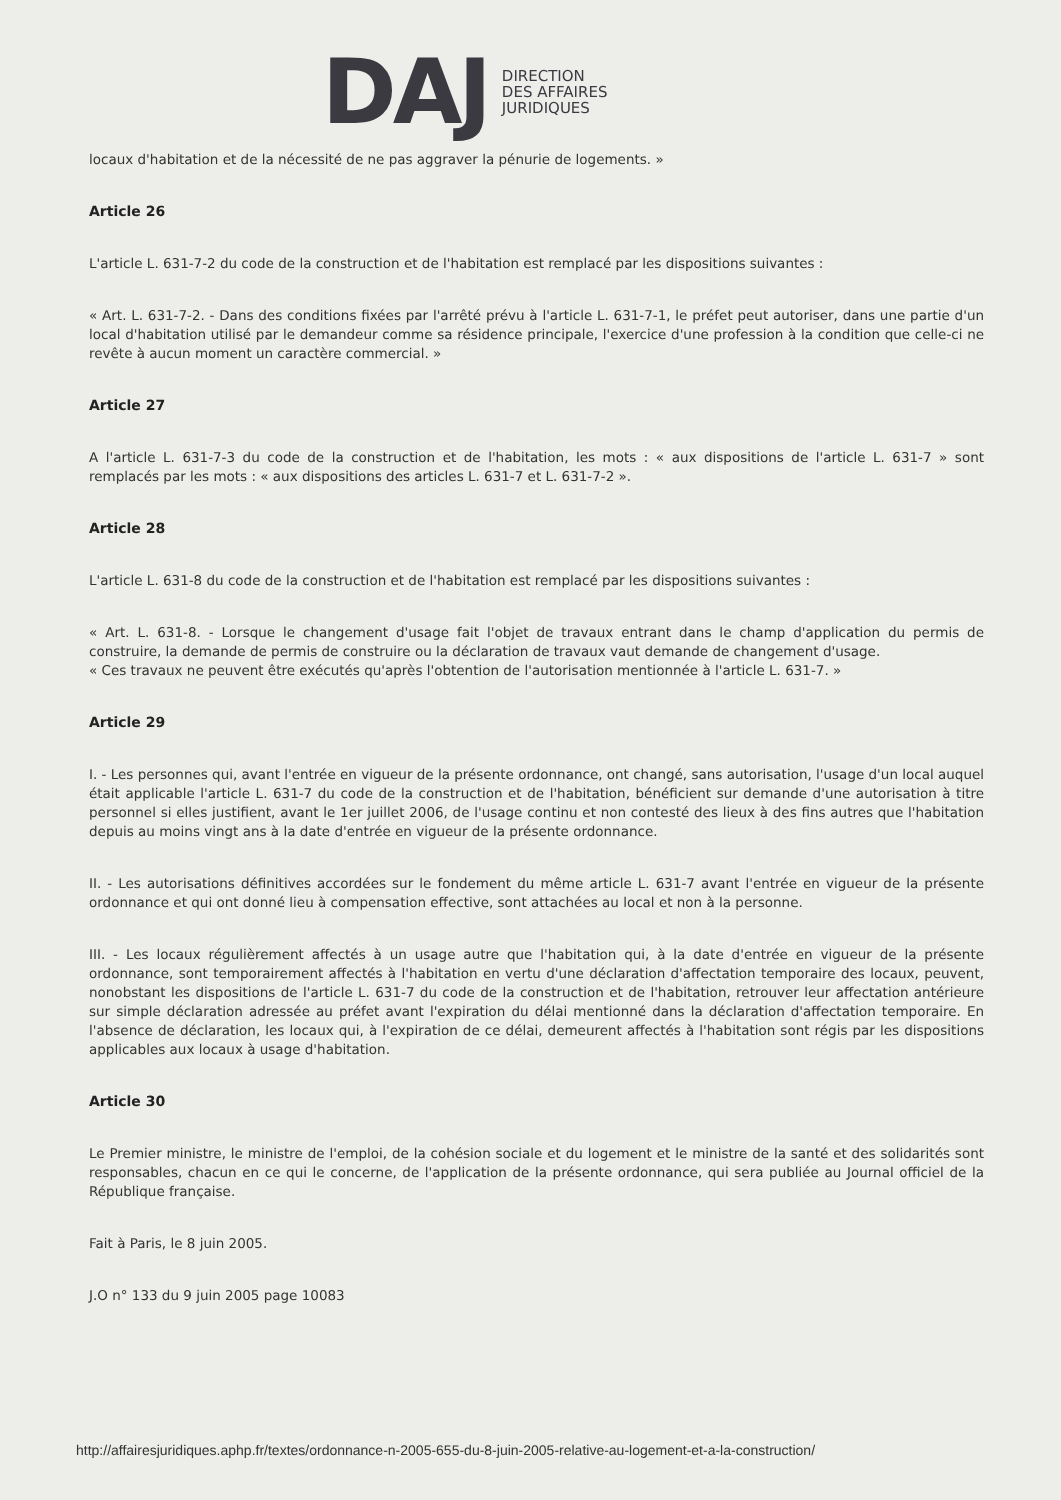DAJ
DIRECTION
DES AFFAIRES
JURIDIQUES
locaux d'habitation et de la nécessité de ne pas aggraver la pénurie de logements. »
Article 26
L'article L. 631-7-2 du code de la construction et de l'habitation est remplacé par les dispositions suivantes :
« Art. L. 631-7-2. - Dans des conditions fixées par l'arrêté prévu à l'article L. 631-7-1, le préfet peut autoriser, dans une partie d'un local d'habitation utilisé par le demandeur comme sa résidence principale, l'exercice d'une profession à la condition que celle-ci ne revête à aucun moment un caractère commercial. »
Article 27
A l'article L. 631-7-3 du code de la construction et de l'habitation, les mots : « aux dispositions de l'article L. 631-7 » sont remplacés par les mots : « aux dispositions des articles L. 631-7 et L. 631-7-2 ».
Article 28
L'article L. 631-8 du code de la construction et de l'habitation est remplacé par les dispositions suivantes :
« Art. L. 631-8. - Lorsque le changement d'usage fait l'objet de travaux entrant dans le champ d'application du permis de construire, la demande de permis de construire ou la déclaration de travaux vaut demande de changement d'usage.
« Ces travaux ne peuvent être exécutés qu'après l'obtention de l'autorisation mentionnée à l'article L. 631-7. »
Article 29
I. - Les personnes qui, avant l'entrée en vigueur de la présente ordonnance, ont changé, sans autorisation, l'usage d'un local auquel était applicable l'article L. 631-7 du code de la construction et de l'habitation, bénéficient sur demande d'une autorisation à titre personnel si elles justifient, avant le 1er juillet 2006, de l'usage continu et non contesté des lieux à des fins autres que l'habitation depuis au moins vingt ans à la date d'entrée en vigueur de la présente ordonnance.
II. - Les autorisations définitives accordées sur le fondement du même article L. 631-7 avant l'entrée en vigueur de la présente ordonnance et qui ont donné lieu à compensation effective, sont attachées au local et non à la personne.
III. - Les locaux régulièrement affectés à un usage autre que l'habitation qui, à la date d'entrée en vigueur de la présente ordonnance, sont temporairement affectés à l'habitation en vertu d'une déclaration d'affectation temporaire des locaux, peuvent, nonobstant les dispositions de l'article L. 631-7 du code de la construction et de l'habitation, retrouver leur affectation antérieure sur simple déclaration adressée au préfet avant l'expiration du délai mentionné dans la déclaration d'affectation temporaire. En l'absence de déclaration, les locaux qui, à l'expiration de ce délai, demeurent affectés à l'habitation sont régis par les dispositions applicables aux locaux à usage d'habitation.
Article 30
Le Premier ministre, le ministre de l'emploi, de la cohésion sociale et du logement et le ministre de la santé et des solidarités sont responsables, chacun en ce qui le concerne, de l'application de la présente ordonnance, qui sera publiée au Journal officiel de la République française.
Fait à Paris, le 8 juin 2005.
J.O n° 133 du 9 juin 2005 page 10083
http://affairesjuridiques.aphp.fr/textes/ordonnance-n-2005-655-du-8-juin-2005-relative-au-logement-et-a-la-construction/